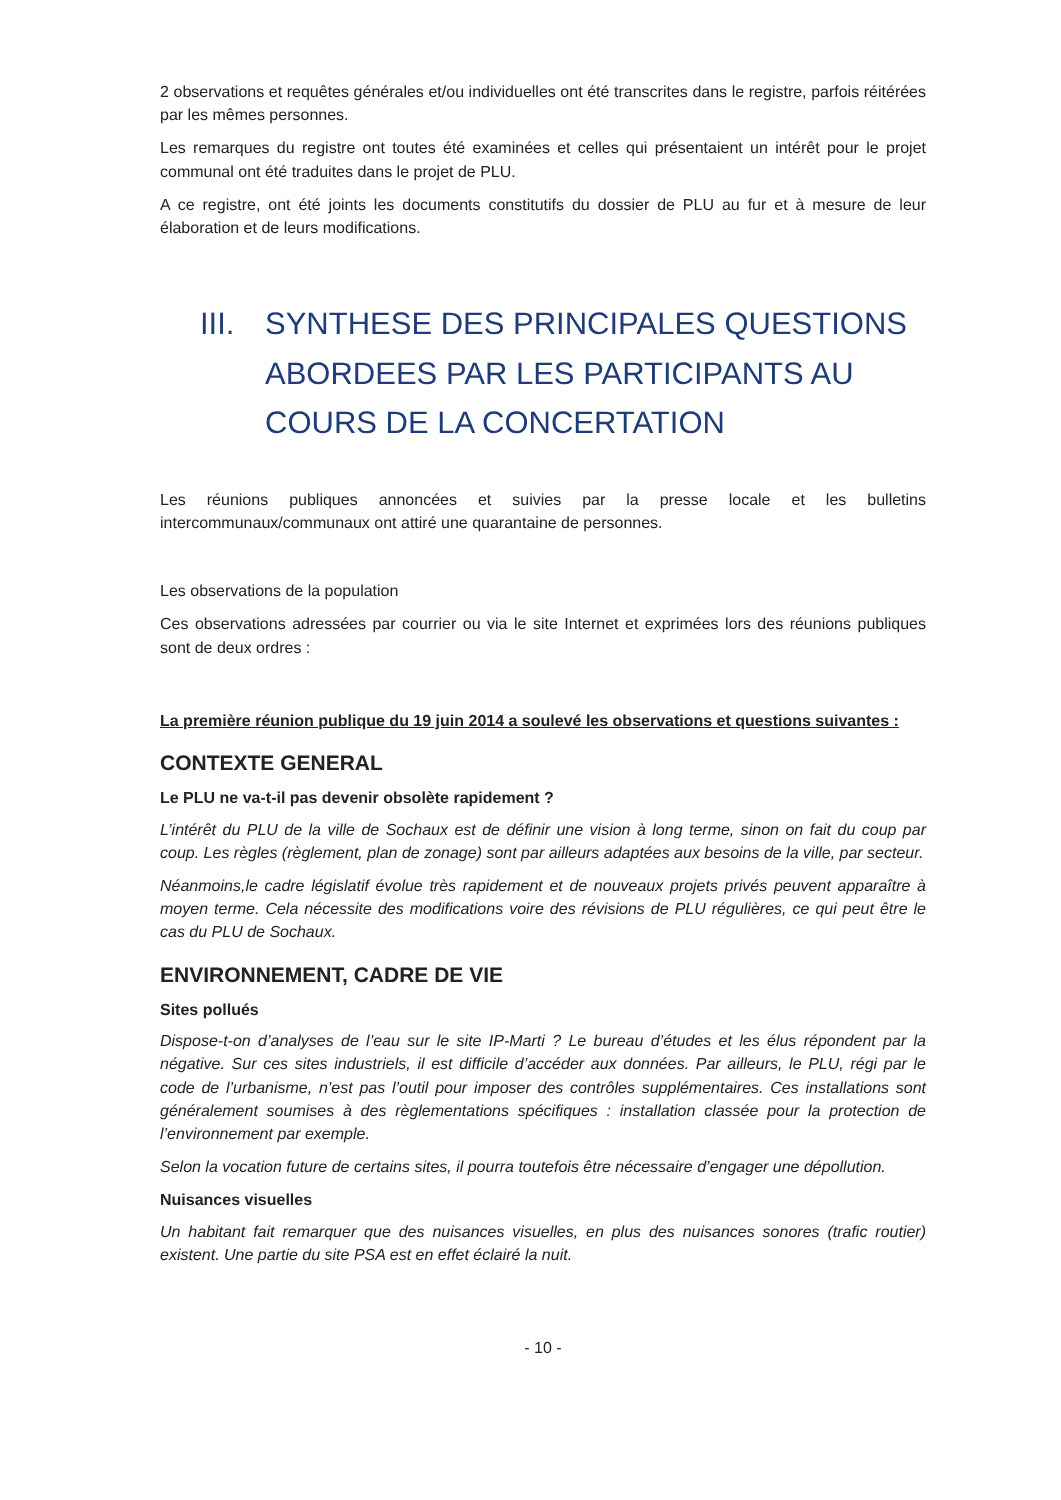2 observations et requêtes générales et/ou individuelles ont été transcrites dans le registre, parfois réitérées par les mêmes personnes.
Les remarques du registre ont toutes été examinées et celles qui présentaient un intérêt pour le projet communal ont été traduites dans le projet de PLU.
A ce registre, ont été joints les documents constitutifs du dossier de PLU au fur et à mesure de leur élaboration et de leurs modifications.
III. SYNTHESE DES PRINCIPALES QUESTIONS ABORDEES PAR LES PARTICIPANTS AU COURS DE LA CONCERTATION
Les réunions publiques annoncées et suivies par la presse locale et les bulletins intercommunaux/communaux ont attiré une quarantaine de personnes.
Les observations de la population
Ces observations adressées par courrier ou via le site Internet et exprimées lors des réunions publiques sont de deux ordres :
La première réunion publique du 19 juin 2014 a soulevé les observations et questions suivantes :
CONTEXTE GENERAL
Le PLU ne va-t-il pas devenir obsolète rapidement ?
L’intérêt du PLU de la ville de Sochaux est de définir une vision à long terme, sinon on fait du coup par coup. Les règles (règlement, plan de zonage) sont par ailleurs adaptées aux besoins de la ville, par secteur.
Néanmoins,le cadre législatif évolue très rapidement et de nouveaux projets privés peuvent apparaître à moyen terme. Cela nécessite des modifications voire des révisions de PLU régulières, ce qui peut être le cas du PLU de Sochaux.
ENVIRONNEMENT, CADRE DE VIE
Sites pollués
Dispose-t-on d’analyses de l’eau sur le site IP-Marti ? Le bureau d’études et les élus répondent par la négative. Sur ces sites industriels, il est difficile d’accéder aux données. Par ailleurs, le PLU, régi par le code de l’urbanisme, n’est pas l’outil pour imposer des contrôles supplémentaires. Ces installations sont généralement soumises à des règlementations spécifiques : installation classée pour la protection de l’environnement par exemple.
Selon la vocation future de certains sites, il pourra toutefois être nécessaire d’engager une dépollution.
Nuisances visuelles
Un habitant fait remarquer que des nuisances visuelles, en plus des nuisances sonores (trafic routier) existent. Une partie du site PSA est en effet éclairé la nuit.
- 10 -